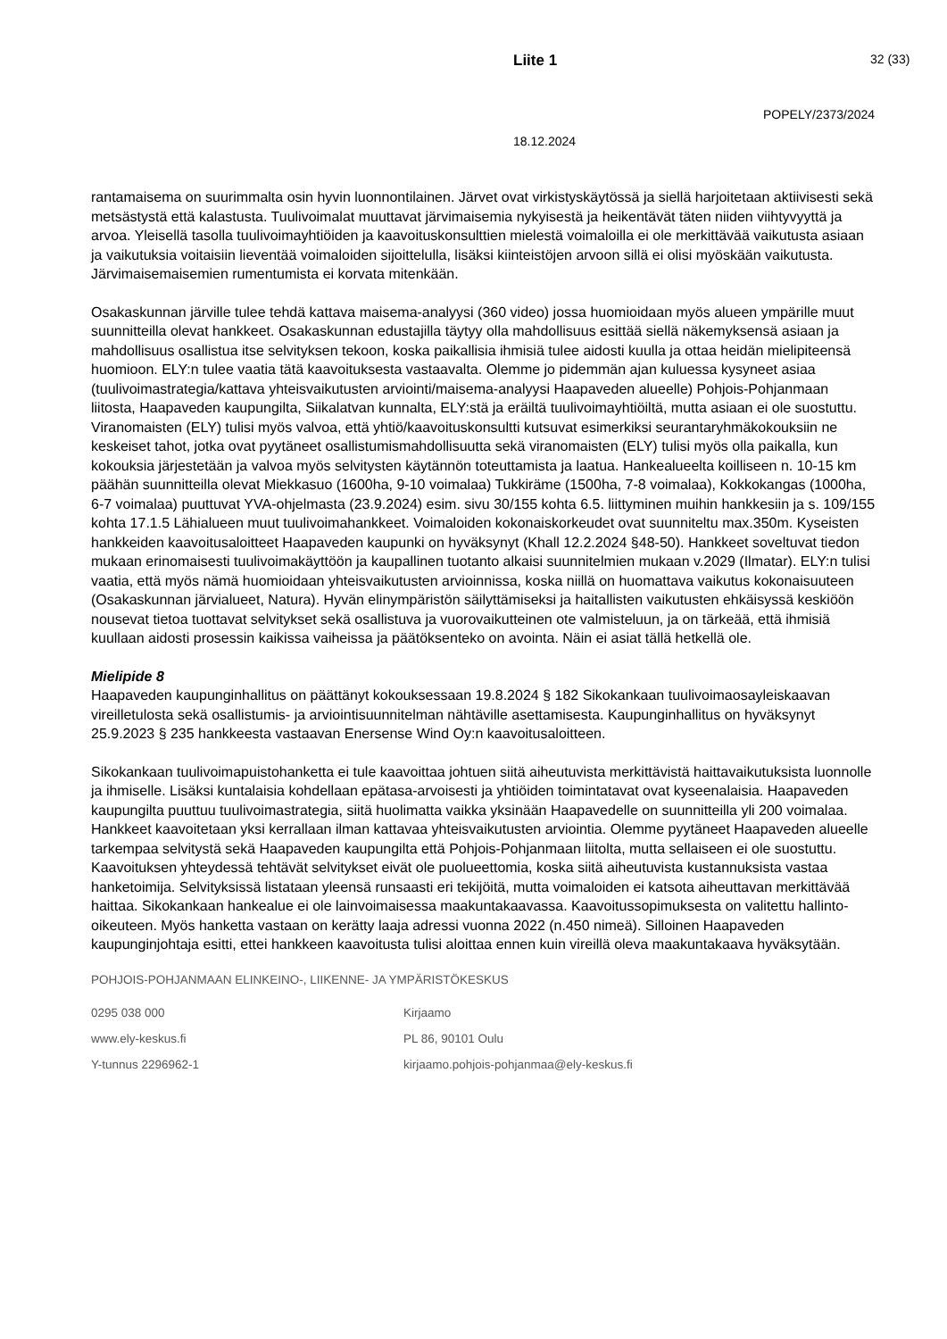Liite 1 32 (33)
POPELY/2373/2024
18.12.2024
rantamaisema on suurimmalta osin hyvin luonnontilainen. Järvet ovat virkistyskäytössä ja siellä harjoitetaan aktiivisesti sekä metsästystä että kalastusta. Tuulivoimalat muuttavat järvimaisemia nykyisestä ja heikentävät täten niiden viihtyvyyttä ja arvoa. Yleisellä tasolla tuulivoimayhtiöiden ja kaavoituskonsulttien mielestä voimaloilla ei ole merkittävää vaikutusta asiaan ja vaikutuksia voitaisiin lieventää voimaloiden sijoittelulla, lisäksi kiinteistöjen arvoon sillä ei olisi myöskään vaikutusta. Järvimaisemaisemien rumentumista ei korvata mitenkään.
Osakaskunnan järville tulee tehdä kattava maisema-analyysi (360 video) jossa huomioidaan myös alueen ympärille muut suunnitteilla olevat hankkeet. Osakaskunnan edustajilla täytyy olla mahdollisuus esittää siellä näkemyksensä asiaan ja mahdollisuus osallistua itse selvityksen tekoon, koska paikallisia ihmisiä tulee aidosti kuulla ja ottaa heidän mielipiteensä huomioon. ELY:n tulee vaatia tätä kaavoituksesta vastaavalta. Olemme jo pidemmän ajan kuluessa kysyneet asiaa (tuulivoimastrategia/kattava yhteisvaikutusten arviointi/maisema-analyysi Haapaveden alueelle) Pohjois-Pohjanmaan liitosta, Haapaveden kaupungilta, Siikalatvan kunnalta, ELY:stä ja eräiltä tuulivoimayhtiöiltä, mutta asiaan ei ole suostuttu. Viranomaisten (ELY) tulisi myös valvoa, että yhtiö/kaavoituskonsultti kutsuvat esimerkiksi seurantaryhmäkokouksiin ne keskeiset tahot, jotka ovat pyytäneet osallistumismahdollisuutta sekä viranomaisten (ELY) tulisi myös olla paikalla, kun kokouksia järjestetään ja valvoa myös selvitysten käytännön toteuttamista ja laatua. Hankealueelta koilliseen n. 10-15 km päähän suunnitteilla olevat Miekkasuo (1600ha, 9-10 voimalaa) Tukkiräme (1500ha, 7-8 voimalaa), Kokkokangas (1000ha, 6-7 voimalaa) puuttuvat YVA-ohjelmasta (23.9.2024) esim. sivu 30/155 kohta 6.5. liittyminen muihin hankkesiin ja s. 109/155 kohta 17.1.5 Lähialueen muut tuulivoimahankkeet. Voimaloiden kokonaiskorkeudet ovat suunniteltu max.350m. Kyseisten hankkeiden kaavoitusaloitteet Haapaveden kaupunki on hyväksynyt (Khall 12.2.2024 §48-50). Hankkeet soveltuvat tiedon mukaan erinomaisesti tuulivoimakäyttöön ja kaupallinen tuotanto alkaisi suunnitelmien mukaan v.2029 (Ilmatar). ELY:n tulisi vaatia, että myös nämä huomioidaan yhteisvaikutusten arvioinnissa, koska niillä on huomattava vaikutus kokonaisuuteen (Osakaskunnan järvialueet, Natura). Hyvän elinympäristön säilyttämiseksi ja haitallisten vaikutusten ehkäisyssä keskiöön nousevat tietoa tuottavat selvitykset sekä osallistuva ja vuorovaikutteinen ote valmisteluun, ja on tärkeää, että ihmisiä kuullaan aidosti prosessin kaikissa vaiheissa ja päätöksenteko on avointa. Näin ei asiat tällä hetkellä ole.
Mielipide 8
Haapaveden kaupunginhallitus on päättänyt kokouksessaan 19.8.2024 § 182 Sikokankaan tuulivoimaosayleiskaavan vireilletulosta sekä osallistumis- ja arviointisuunnitelman nähtäville asettamisesta. Kaupunginhallitus on hyväksynyt 25.9.2023 § 235 hankkeesta vastaavan Enersense Wind Oy:n kaavoitusaloitteen.
Sikokankaan tuulivoimapuistohanketta ei tule kaavoittaa johtuen siitä aiheutuvista merkittävistä haittavaikutuksista luonnolle ja ihmiselle. Lisäksi kuntalaisia kohdellaan epätasa-arvoisesti ja yhtiöiden toimintatavat ovat kyseenalaisia. Haapaveden kaupungilta puuttuu tuulivoimastrategia, siitä huolimatta vaikka yksinään Haapavedelle on suunnitteilla yli 200 voimalaa. Hankkeet kaavoitetaan yksi kerrallaan ilman kattavaa yhteisvaikutusten arviointia. Olemme pyytäneet Haapaveden alueelle tarkempaa selvitystä sekä Haapaveden kaupungilta että Pohjois-Pohjanmaan liitolta, mutta sellaiseen ei ole suostuttu. Kaavoituksen yhteydessä tehtävät selvitykset eivät ole puolueettomia, koska siitä aiheutuvista kustannuksista vastaa hanketoimija. Selvityksissä listataan yleensä runsaasti eri tekijöitä, mutta voimaloiden ei katsota aiheuttavan merkittävää haittaa. Sikokankaan hankealue ei ole lainvoimaisessa maakuntakaavassa. Kaavoitussopimuksesta on valitettu hallinto-oikeuteen. Myös hanketta vastaan on kerätty laaja adressi vuonna 2022 (n.450 nimeä). Silloinen Haapaveden kaupunginjohtaja esitti, ettei hankkeen kaavoitusta tulisi aloittaa ennen kuin vireillä oleva maakuntakaava hyväksytään.
POHJOIS-POHJANMAAN ELINKEINO-, LIIKENNE- JA YMPÄRISTÖKESKUS
0295 038 000 Kirjaamo
www.ely-keskus.fi PL 86, 90101 Oulu
Y-tunnus 2296962-1 kirjaamo.pohjois-pohjanmaa@ely-keskus.fi